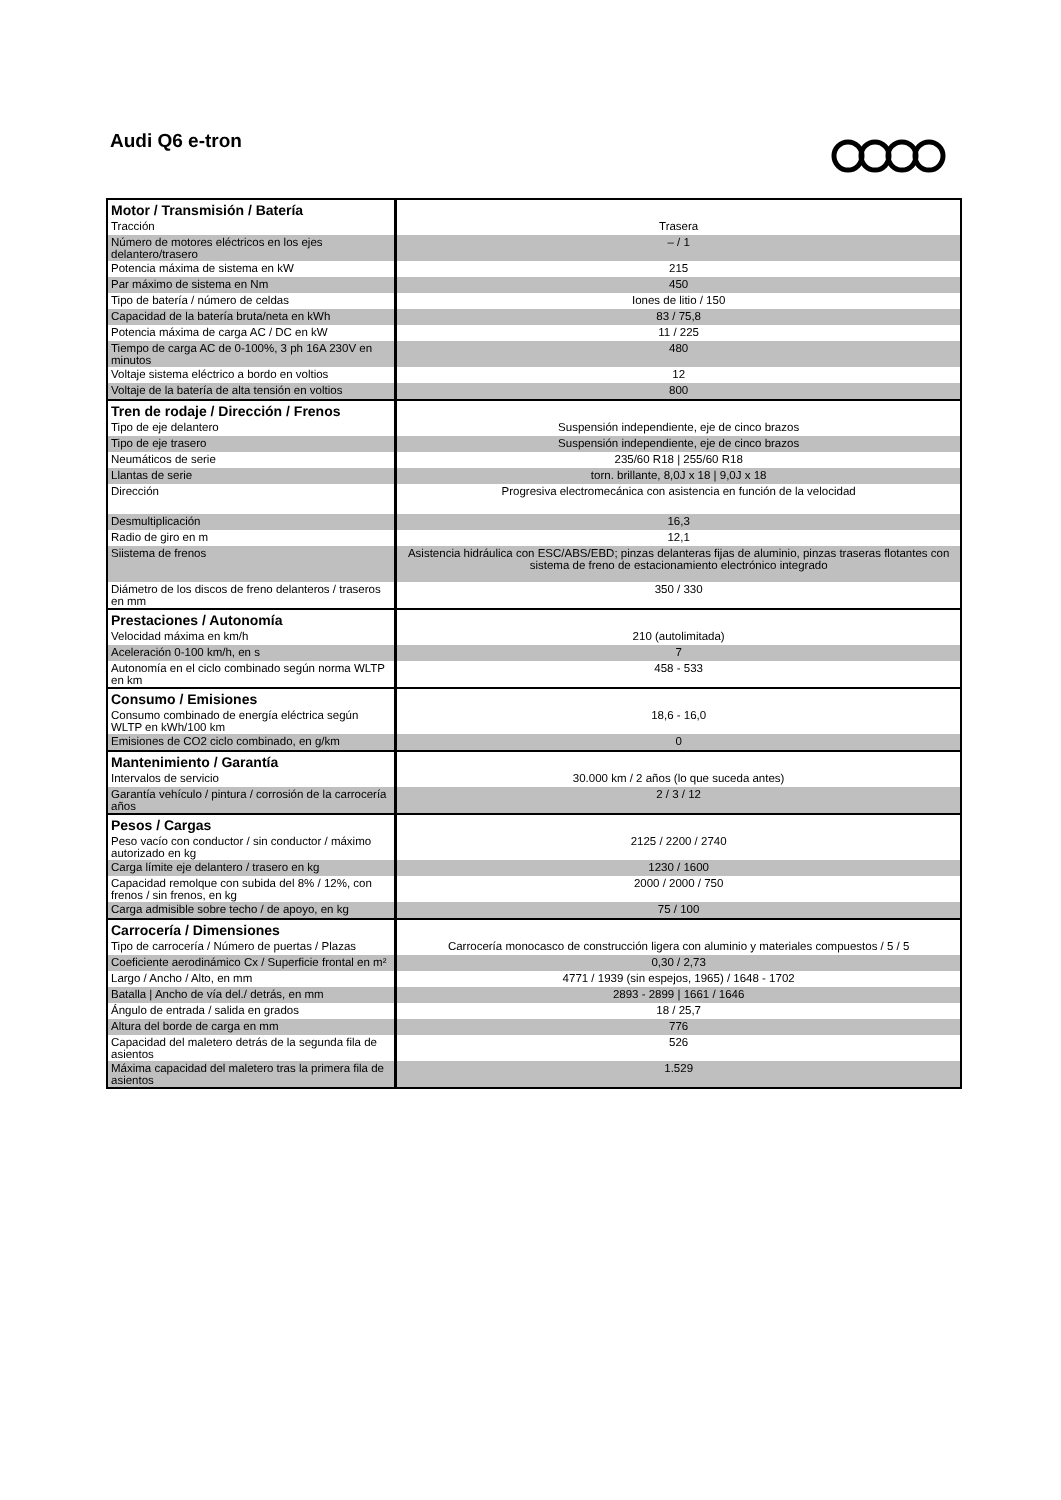Audi Q6 e-tron
| Motor / Transmisión / Batería | |
| Tracción | Trasera |
| Número de motores eléctricos en los ejes delantero/trasero | – / 1 |
| Potencia máxima de sistema en kW | 215 |
| Par máximo de sistema en Nm | 450 |
| Tipo de batería / número de celdas | Iones de litio / 150 |
| Capacidad de la batería bruta/neta en kWh | 83 / 75,8 |
| Potencia máxima de carga AC / DC en kW | 11 / 225 |
| Tiempo de carga AC de 0-100%, 3 ph 16A 230V en minutos | 480 |
| Voltaje sistema eléctrico a bordo en voltios | 12 |
| Voltaje de la batería de alta tensión en voltios | 800 |
| Tren de rodaje / Dirección / Frenos | |
| Tipo de eje delantero | Suspensión independiente, eje de cinco brazos |
| Tipo de eje trasero | Suspensión independiente, eje de cinco brazos |
| Neumáticos de serie | 235/60 R18 / 255/60 R18 |
| Llantas de serie | torn. brillante, 8,0J x 18 / 9,0J x 18 |
| Dirección | Progresiva electromecánica con asistencia en función de la velocidad |
| Desmultiplicación | 16,3 |
| Radio de giro en m | 12,1 |
| Siistema de frenos | Asistencia hidráulica con ESC/ABS/EBD; pinzas delanteras fijas de aluminio, pinzas traseras flotantes con sistema de freno de estacionamiento electrónico integrado |
| Diámetro de los discos de freno delanteros / traseros en mm | 350 / 330 |
| Prestaciones / Autonomía | |
| Velocidad máxima en km/h | 210 (autolimitada) |
| Aceleración 0-100 km/h, en s | 7 |
| Autonomía en el ciclo combinado según norma WLTP en km | 458 - 533 |
| Consumo / Emisiones | |
| Consumo combinado de energía eléctrica según WLTP en kWh/100 km | 18,6 - 16,0 |
| Emisiones de CO2 ciclo combinado, en g/km | 0 |
| Mantenimiento / Garantía | |
| Intervalos de servicio | 30.000 km / 2 años (lo que suceda antes) |
| Garantía vehículo / pintura / corrosión de la carrocería años | 2 / 3 / 12 |
| Pesos / Cargas | |
| Peso vacío con conductor / sin conductor / máximo autorizado en kg | 2125 / 2200 / 2740 |
| Carga límite eje delantero / trasero en kg | 1230 / 1600 |
| Capacidad remolque con subida del 8% / 12%, con frenos / sin frenos, en kg | 2000 / 2000 / 750 |
| Carga admisible sobre techo / de apoyo, en kg | 75 / 100 |
| Carrocería / Dimensiones | |
| Tipo de carrocería / Número de puertas / Plazas | Carrocería monocasco de construcción ligera con aluminio y materiales compuestos / 5 / 5 |
| Coeficiente aerodinámico Cx / Superficie frontal en m² | 0,30 / 2,73 |
| Largo / Ancho / Alto, en mm | 4771 / 1939 (sin espejos, 1965) / 1648 - 1702 |
| Batalla / Ancho de vía del./ detrás, en mm | 2893 - 2899 / 1661 / 1646 |
| Ángulo de entrada / salida en grados | 18 / 25,7 |
| Altura del borde de carga en mm | 776 |
| Capacidad del maletero detrás de la segunda fila de asientos | 526 |
| Máxima capacidad del maletero tras la primera fila de asientos | 1.529 |